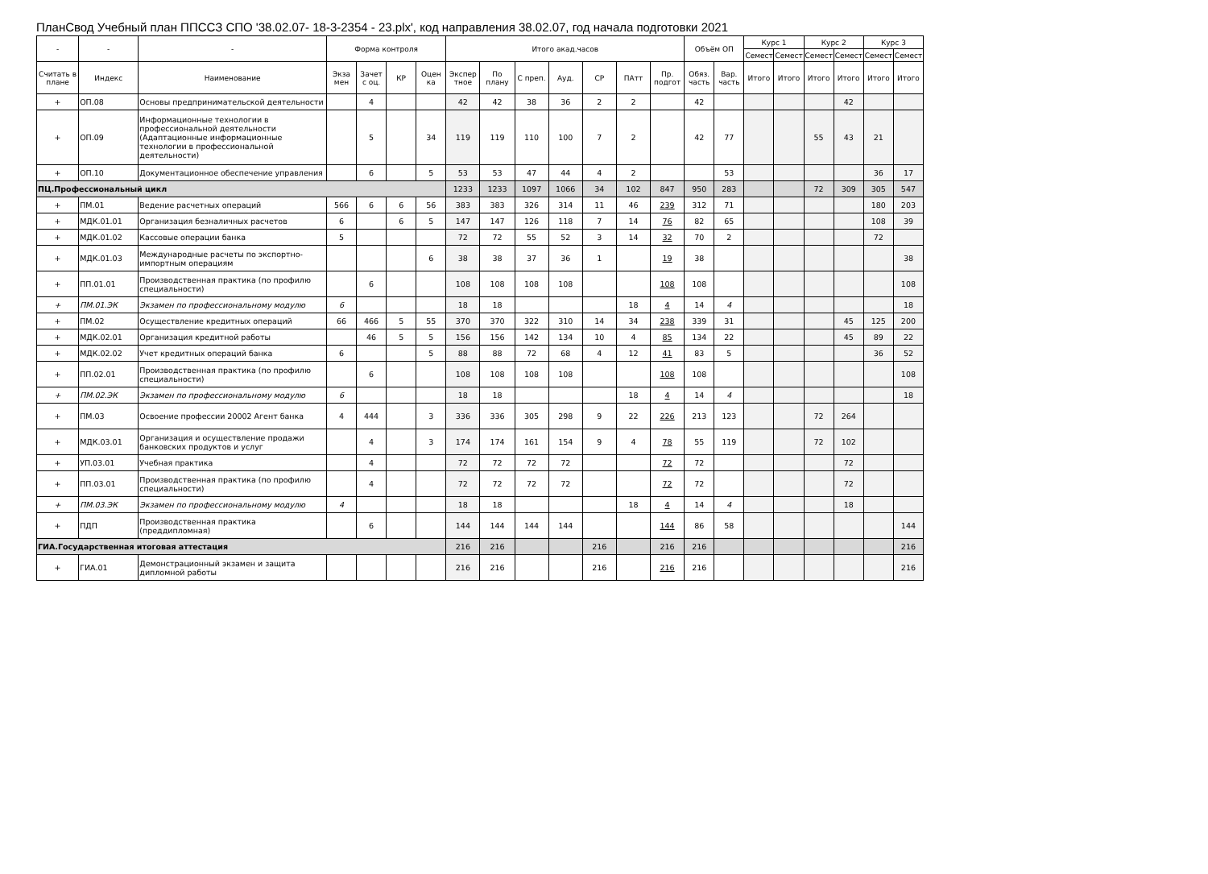ПланСвод Учебный план ППССЗ СПО '38.02.07- 18-3-2354 - 23.plx', код направления 38.02.07, год начала подготовки 2021
| - | - | - | Форма контроля | | | | Итого акад.часов | | | | | | | Объём ОП | | Курс 1 | | Курс 2 | | Курс 3 | |
| --- | --- | --- | --- | --- | --- | --- | --- | --- | --- | --- | --- | --- | --- | --- | --- | --- | --- | --- | --- | --- | --- |
| | | | | | | | | | | | | | | | | Семест | Семест | Семест | Семест | Семест | Семест |
| Считать в плане | Индекс | Наименование | Экза мен | Зачет с оц. | КР | Оцен ка | Экспер тное | По плану | С преп. | Ауд. | СР | ПАтт | Пр. подгот | Обяз. часть | Вар. часть | Итого | Итого | Итого | Итого | Итого | Итого |
| + | ОП.08 | Основы предпринимательской деятельности | | 4 | | | 42 | 42 | 38 | 36 | 2 | 2 | | 42 | | | | | 42 | | |
| + | ОП.09 | Информационные технологии в профессиональной деятельности (Адаптационные информационные технологии в профессиональной деятельности) | | 5 | | 34 | 119 | 119 | 110 | 100 | 7 | 2 | | 42 | 77 | | | 55 | 43 | 21 | |
| + | ОП.10 | Документационное обеспечение управления | | 6 | | 5 | 53 | 53 | 47 | 44 | 4 | 2 | | | 53 | | | | | 36 | 17 |
| ПЦ.Профессиональный цикл | | | | | | | 1233 | 1233 | 1097 | 1066 | 34 | 102 | 847 | 950 | 283 | | | 72 | 309 | 305 | 547 |
| + | ПМ.01 | Ведение расчетных операций | 566 | 6 | 6 | 56 | 383 | 383 | 326 | 314 | 11 | 46 | 239 | 312 | 71 | | | | | 180 | 203 |
| + | МДК.01.01 | Организация безналичных расчетов | 6 | | 6 | 5 | 147 | 147 | 126 | 118 | 7 | 14 | 76 | 82 | 65 | | | | | 108 | 39 |
| + | МДК.01.02 | Кассовые операции банка | 5 | | | | 72 | 72 | 55 | 52 | 3 | 14 | 32 | 70 | 2 | | | | | 72 | |
| + | МДК.01.03 | Международные расчеты по экспортно-импортным операциям | | | | 6 | 38 | 38 | 37 | 36 | 1 | | 19 | 38 | | | | | | | 38 |
| + | ПП.01.01 | Производственная практика (по профилю специальности) | | 6 | | | 108 | 108 | 108 | 108 | | | 108 | 108 | | | | | | | 108 |
| + | ПМ.01.ЭК | Экзамен по профессиональному модулю | 6 | | | | 18 | 18 | | | | 18 | 4 | 14 | 4 | | | | | | 18 |
| + | ПМ.02 | Осуществление кредитных операций | 66 | 466 | 5 | 55 | 370 | 370 | 322 | 310 | 14 | 34 | 238 | 339 | 31 | | | | 45 | 125 | 200 |
| + | МДК.02.01 | Организация кредитной работы | | 46 | 5 | 5 | 156 | 156 | 142 | 134 | 10 | 4 | 85 | 134 | 22 | | | | 45 | 89 | 22 |
| + | МДК.02.02 | Учет кредитных операций банка | 6 | | | 5 | 88 | 88 | 72 | 68 | 4 | 12 | 41 | 83 | 5 | | | | | 36 | 52 |
| + | ПП.02.01 | Производственная практика (по профилю специальности) | | 6 | | | 108 | 108 | 108 | 108 | | | 108 | 108 | | | | | | | 108 |
| + | ПМ.02.ЭК | Экзамен по профессиональному модулю | 6 | | | | 18 | 18 | | | | 18 | 4 | 14 | 4 | | | | | | 18 |
| + | ПМ.03 | Освоение профессии 20002 Агент банка | 4 | 444 | | 3 | 336 | 336 | 305 | 298 | 9 | 22 | 226 | 213 | 123 | | | 72 | 264 | | |
| + | МДК.03.01 | Организация и осуществление продажи банковских продуктов и услуг | | 4 | | 3 | 174 | 174 | 161 | 154 | 9 | 4 | 78 | 55 | 119 | | | 72 | 102 | | |
| + | УП.03.01 | Учебная практика | | 4 | | | 72 | 72 | 72 | 72 | | | 72 | 72 | | | | | 72 | | |
| + | ПП.03.01 | Производственная практика (по профилю специальности) | | 4 | | | 72 | 72 | 72 | 72 | | | 72 | 72 | | | | | 72 | | |
| + | ПМ.03.ЭК | Экзамен по профессиональному модулю | 4 | | | | 18 | 18 | | | | 18 | 4 | 14 | 4 | | | | 18 | | |
| + | ПДП | Производственная практика (преддипломная) | | 6 | | | 144 | 144 | 144 | 144 | | | 144 | 86 | 58 | | | | | | 144 |
| ГИА.Государственная итоговая аттестация | | | | | | | 216 | 216 | | | 216 | | 216 | 216 | | | | | | | 216 |
| + | ГИА.01 | Демонстрационный экзамен и защита дипломной работы | | | | | 216 | 216 | | | 216 | | 216 | 216 | | | | | | | 216 |